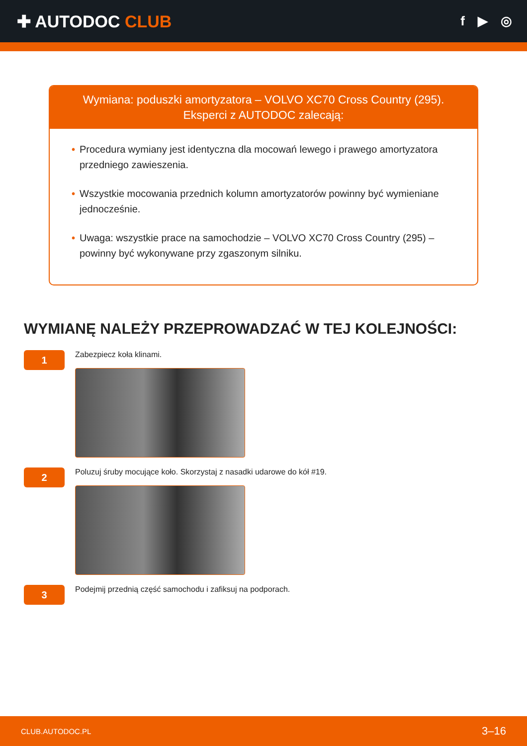✚ AUTODOC CLUB
f ▶ ◎
Wymiana: poduszki amortyzatora – VOLVO XC70 Cross Country (295).
Eksperci z AUTODOC zalecają:
• Procedura wymiany jest identyczna dla mocowań lewego i prawego amortyzatora przedniego zawieszenia.
• Wszystkie mocowania przednich kolumn amortyzatorów powinny być wymieniane jednocześnie.
• Uwaga: wszystkie prace na samochodzie – VOLVO XC70 Cross Country (295) – powinny być wykonywane przy zgaszonym silniku.
WYMIANĘ NALEŻY PRZEPROWADZAĆ W TEJ KOLEJNOŚCI:
1
Zabezpiecz koła klinami.
2
Poluzuj śruby mocujące koło. Skorzystaj z nasadki udarowe do kół #19.
3
Podejmij przednią część samochodu i zafiksuj na podporach.
CLUB.AUTODOC.PL 3–16